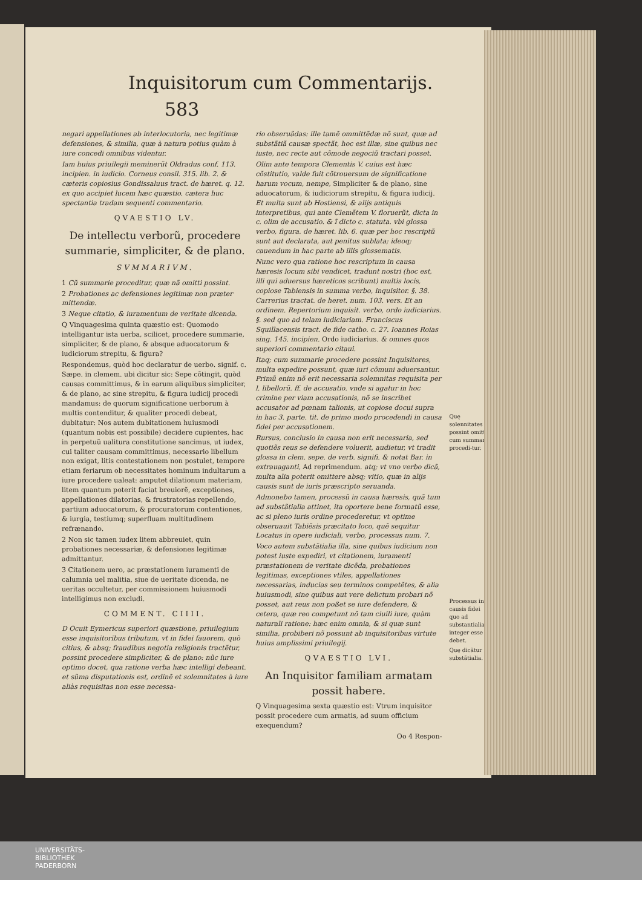Inquisitorum cum Commentarijs. 583
negari appellationes ab interlocutoria, nec legitimæ defensiones, & similia, quæ à natura potius quàm à iure concedi omnibus videntur.
Iam huius priuilegii meminerũt Oldradus conf. 113. incipien. in iudicio. Corneus consil. 315. lib. 2. & cæteris copiosius Gondissaluus tract. de hæret. q. 12. ex quo accipiet lucem hæc quæstio. cætera huc spectantia tradam sequenti commentario.
QVAESTIO LV.
De intellectu verborũ, procedere summarie, simpliciter, & de plano.
SVMMARIVM.
1 Cũ summarie proceditur, quæ nã omitti possint.
2 Probationes ac defensiones legitimæ non præter mittendæ.
3 Neque citatio, & iuramentum de veritate dicenda.
Q Vinquagesima quinta quæstio est: Quomodo intelligantur ista uerba, scilicet, procedere summarie, simpliciter, & de plano, & absque aduocatorum & iudiciorum strepitu, & figura?
Respondemus, quòd hoc declaratur de uerbo. signif. c. Sæpe. in clemem. ubi dicitur sic: Sepe cõtingit, quòd causas committimus, & in earum aliquibus simpliciter, & de plano, ac sine strepitu, & figura iudicij procedi mandamus: de quorum significatione uerborum à multis contenditur, & qualiter procedi debeat, dubitatur: Nos autem dubitationem huiusmodi (quantum nobis est possibile) decidere cupientes, hac in perpetuũ ualitura constitutione sancimus, ut iudex, cui taliter causam committimus, necessario libellum non exigat, litis contestationem non postulet, tempore etiam feriarum ob necessitates hominum indultarum a iure procedere ualeat: amputet dilationum materiam, litem quantum poterit faciat breuiorẽ, exceptiones, appellationes dilatorias, & frustratorias repellendo, partium aduocatorum, & procuratorum contentiones, & iurgia, testiumq; superfluam multitudinem refrænando.
2 Non sic tamen iudex litem abbreuiet, quin probationes necessariæ, & defensiones legitimæ admittantur.
3 Citationem uero, ac præstationem iuramenti de calumnia uel malitia, siue de ueritate dicenda, ne ueritas occultetur, per commissionem huiusmodi intelligimus non excludi.
COMMENT. CIIII.
D Ocuit Eymericus superiori quæstione, priuilegium esse inquisitoribus tributum, vt in fidei fauorem, quò citius, & absq; fraudibus negotia religionis tractẽtur, possint procedere simpliciter, & de plano: nũc iure optimo docet, qua ratione verba hæc intelligi debeant. et sũma disputationis est, ordinẽ et solemnitates à iure aliàs requisitas non esse necessa-
rio obseruãdas: ille tamẽ ommittẽdæ nõ sunt, quæ ad substãtiã causæ spectãt, hoc est illæ, sine quibus nec iuste, nec recte aut cõmode negociũ tractari posset.
Olim ante tempora Clementis V. cuius est hæc cõstitutio, valde fuit cõtrouersum de significatione harum vocum, nempe, Simpliciter & de plano, sine aduocatorum, & iudiciorum strepitu, & figura iudicij. Et multa sunt ab Hostiensi, & alijs antiquis interpretibus, qui ante Clemẽtem V. floruerũt, dicta in c. olim de accusatio. & ĩ dicto c. statuta. vbi glossa verbo, figura. de hæret. lib. 6. quæ per hoc rescriptũ sunt aut declarata, aut penitus sublata; ideoq; cauendum in hac parte ab illis glossematis.
Nunc vero qua ratione hoc rescriptum in causa hæresis locum sibi vendicet, tradunt nostri (hoc est, illi qui aduersus hæreticos scribunt) multis locis, copiose Tabiensis in summa verbo, inquisitor. §. 38. Carrerius tractat. de heret. num. 103. vers. Et an ordinem. Repertorium inquisit. verbo, ordo iudiciarius. §. sed quo ad telam iudiciariam. Franciscus Squillacensis tract. de fide catho. c. 27. Ioannes Roias sing. 145. incipien. Ordo iudiciarius. & omnes quos superiori commentario citaui.
Itaq; cum summarie procedere possint Inquisitores, multa expedire possunt, quæ iuri cõmuni aduersantur. Primũ enim nõ erit necessaria solemnitas requisita per l. libellorũ. ff. de accusatio. vnde si agatur in hoc crimine per viam accusationis, nõ se inscribet accusator ad pœnam talionis, ut copiose docui supra in hac 3. parte. tit. de primo modo procedendi in causa fidei per accusationem.
Rursus, conclusio in causa non erit necessaria, sed quotiẽs reus se defendere voluerit, audietur, vt tradit glossa in clem. sepe. de verb. signifi. & notat Bar. in extrauaganti, Ad reprimendum. atq; vt vno verbo dicã, multa alia poterit omittere absq; vitio, quæ in alijs causis sunt de iuris præscripto seruanda.
Admonebo tamen, processũ in causa hæresis, quã tum ad substãtialia attinet, ita oportere bene formatũ esse, ac si pleno iuris ordine procederetur, vt optime obseruauit Tabiẽsis præcitato loco, quẽ sequitur Locatus in opere iudiciali, verbo, processus num. 7.
Voco autem substãtialia illa, sine quibus iudicium non potest iuste expediri, vt citationem, iuramenti præstationem de veritate dicẽda, probationes legitimas, exceptiones vtiles, appellationes necessarias, inducias seu terminos competẽtes, & alia huiusmodi, sine quibus aut vere delictum probari nõ posset, aut reus non poßet se iure defendere, & cetera, quæ reo competunt nõ tam ciuili iure, quàm naturali ratione: hæc enim omnia, & si quæ sunt similia, probiberi nõ possunt ab inquisitoribus virtute huius amplissimi priuilegij.
QVAESTIO LVI.
An Inquisitor familiam armatam possit habere.
Q Vinquagesima sexta quæstio est: Vtrum inquisitor possit procedere cum armatis, ad suum officium exequendum?
Oo 4 Respon-
Quę solennitates possint omitti cum summarie procedi-tur.
Processus in causis fidei quo ad substantialia integer esse debet.
Quę dicãtur substãtialia.
UNIVERSITÄTS-
BIBLIOTHEK
PADERBORN